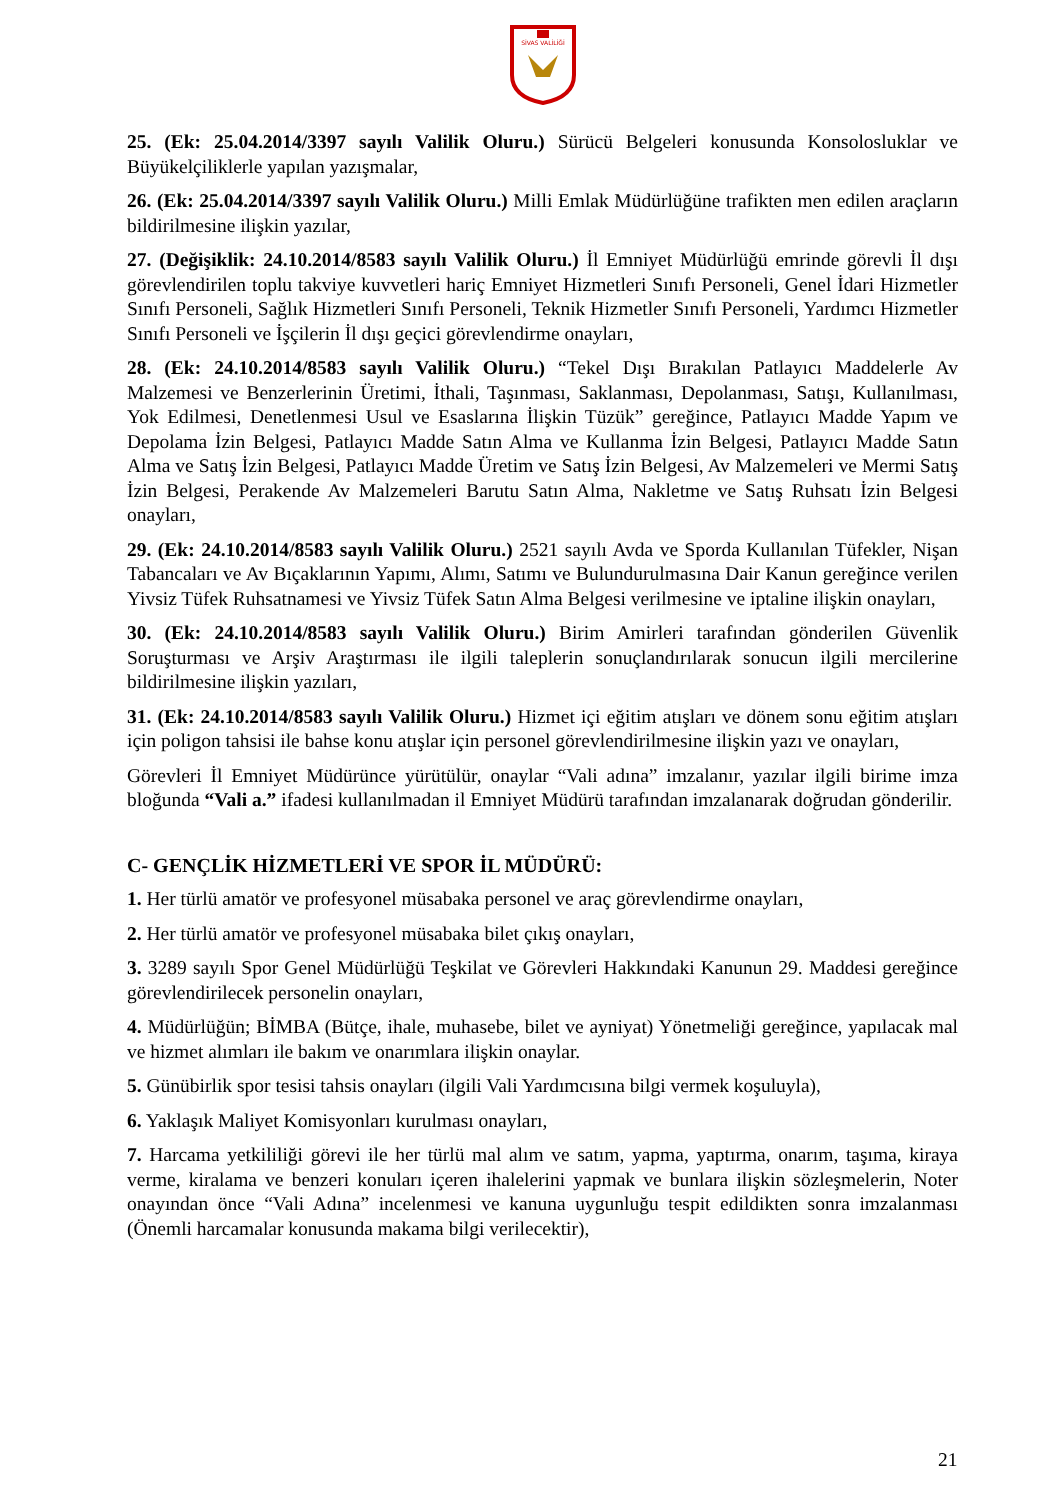SİVAS VALİLİĞİ
25. (Ek: 25.04.2014/3397 sayılı Valilik Oluru.) Sürücü Belgeleri konusunda Konsolosluklar ve Büyükelçiliklerle yapılan yazışmalar,
26. (Ek: 25.04.2014/3397 sayılı Valilik Oluru.) Milli Emlak Müdürlüğüne trafikten men edilen araçların bildirilmesine ilişkin yazılar,
27. (Değişiklik: 24.10.2014/8583 sayılı Valilik Oluru.) İl Emniyet Müdürlüğü emrinde görevli İl dışı görevlendirilen toplu takviye kuvvetleri hariç Emniyet Hizmetleri Sınıfı Personeli, Genel İdari Hizmetler Sınıfı Personeli, Sağlık Hizmetleri Sınıfı Personeli, Teknik Hizmetler Sınıfı Personeli, Yardımcı Hizmetler Sınıfı Personeli ve İşçilerin İl dışı geçici görevlendirme onayları,
28. (Ek: 24.10.2014/8583 sayılı Valilik Oluru.) “Tekel Dışı Bırakılan Patlayıcı Maddelerle Av Malzemesi ve Benzerlerinin Üretimi, İthali, Taşınması, Saklanması, Depolanması, Satışı, Kullanılması, Yok Edilmesi, Denetlenmesi Usul ve Esaslarına İlişkin Tüzük” gereğince, Patlayıcı Madde Yapım ve Depolama İzin Belgesi, Patlayıcı Madde Satın Alma ve Kullanma İzin Belgesi, Patlayıcı Madde Satın Alma ve Satış İzin Belgesi, Patlayıcı Madde Üretim ve Satış İzin Belgesi, Av Malzemeleri ve Mermi Satış İzin Belgesi, Perakende Av Malzemeleri Barutu Satın Alma, Nakletme ve Satış Ruhsatı İzin Belgesi onayları,
29. (Ek: 24.10.2014/8583 sayılı Valilik Oluru.) 2521 sayılı Avda ve Sporda Kullanılan Tüfekler, Nişan Tabancaları ve Av Bıçaklarının Yapımı, Alımı, Satımı ve Bulundurulmasına Dair Kanun gereğince verilen Yivsiz Tüfek Ruhsatnamesi ve Yivsiz Tüfek Satın Alma Belgesi verilmesine ve iptaline ilişkin onayları,
30. (Ek: 24.10.2014/8583 sayılı Valilik Oluru.) Birim Amirleri tarafından gönderilen Güvenlik Soruşturması ve Arşiv Araştırması ile ilgili taleplerin sonuçlandırılarak sonucun ilgili mercilerine bildirilmesine ilişkin yazıları,
31. (Ek: 24.10.2014/8583 sayılı Valilik Oluru.) Hizmet içi eğitim atışları ve dönem sonu eğitim atışları için poligon tahsisi ile bahse konu atışlar için personel görevlendirilmesine ilişkin yazı ve onayları,
Görevleri İl Emniyet Müdürünce yürütülür, onaylar “Vali adına” imzalanır, yazılar ilgili birime imza bloğunda “Vali a.” ifadesi kullanılmadan il Emniyet Müdürü tarafından imzalanarak doğrudan gönderilir.
C- GENÇLİK HİZMETLERİ VE SPOR İL MÜDÜRÜ:
1. Her türlü amatör ve profesyonel müsabaka personel ve araç görevlendirme onayları,
2. Her türlü amatör ve profesyonel müsabaka bilet çıkış onayları,
3. 3289 sayılı Spor Genel Müdürlüğü Teşkilat ve Görevleri Hakkındaki Kanunun 29. Maddesi gereğince görevlendirilecek personelin onayları,
4. Müdürlüğün; BİMBA (Bütçe, ihale, muhasebe, bilet ve ayniyat) Yönetmeliği gereğince, yapılacak mal ve hizmet alımları ile bakım ve onarımlara ilişkin onaylar.
5. Günübirlik spor tesisi tahsis onayları (ilgili Vali Yardımcısına bilgi vermek koşuluyla),
6. Yaklaşık Maliyet Komisyonları kurulması onayları,
7. Harcama yetkililiği görevi ile her türlü mal alım ve satım, yapma, yaptırma, onarım, taşıma, kiraya verme, kiralama ve benzeri konuları içeren ihalelerini yapmak ve bunlara ilişkin sözleşmelerin, Noter onayından önce “Vali Adına” incelenmesi ve kanuna uygunluğu tespit edildikten sonra imzalanması (Önemli harcamalar konusunda makama bilgi verilecektir),
21